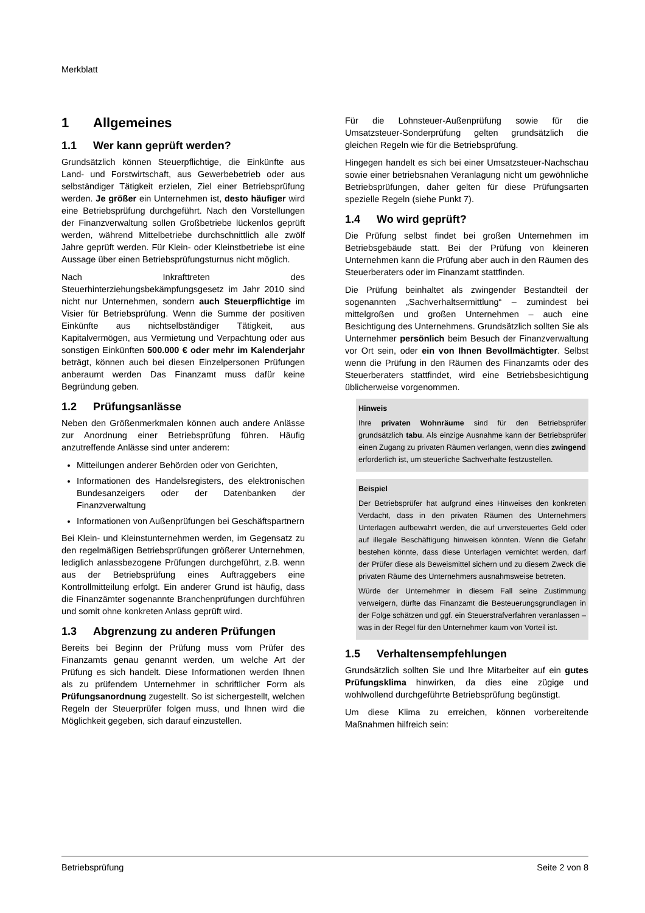Merkblatt
1 Allgemeines
1.1 Wer kann geprüft werden?
Grundsätzlich können Steuerpflichtige, die Einkünfte aus Land- und Forstwirtschaft, aus Gewerbebetrieb oder aus selbständiger Tätigkeit erzielen, Ziel einer Betriebsprüfung werden. Je größer ein Unternehmen ist, desto häufiger wird eine Betriebsprüfung durchgeführt. Nach den Vorstellungen der Finanzverwaltung sollen Großbetriebe lückenlos geprüft werden, während Mittelbetriebe durchschnittlich alle zwölf Jahre geprüft werden. Für Klein- oder Kleinstbetriebe ist eine Aussage über einen Betriebsprüfungsturnus nicht möglich.
Nach Inkrafttreten des Steuerhinterziehungsbekämpfungsgesetz im Jahr 2010 sind nicht nur Unternehmen, sondern auch Steuerpflichtige im Visier für Betriebsprüfung. Wenn die Summe der positiven Einkünfte aus nichtselbständiger Tätigkeit, aus Kapitalvermögen, aus Vermietung und Verpachtung oder aus sonstigen Einkünften 500.000 € oder mehr im Kalenderjahr beträgt, können auch bei diesen Einzelpersonen Prüfungen anberaumt werden Das Finanzamt muss dafür keine Begründung geben.
1.2 Prüfungsanlässe
Neben den Größenmerkmalen können auch andere Anlässe zur Anordnung einer Betriebsprüfung führen. Häufig anzutreffende Anlässe sind unter anderem:
Mitteilungen anderer Behörden oder von Gerichten,
Informationen des Handelsregisters, des elektronischen Bundesanzeigers oder der Datenbanken der Finanzverwaltung
Informationen von Außenprüfungen bei Geschäftspartnern
Bei Klein- und Kleinstunternehmen werden, im Gegensatz zu den regelmäßigen Betriebsprüfungen größerer Unternehmen, lediglich anlassbezogene Prüfungen durchgeführt, z.B. wenn aus der Betriebsprüfung eines Auftraggebers eine Kontrollmitteilung erfolgt. Ein anderer Grund ist häufig, dass die Finanzämter sogenannte Branchenprüfungen durchführen und somit ohne konkreten Anlass geprüft wird.
1.3 Abgrenzung zu anderen Prüfungen
Bereits bei Beginn der Prüfung muss vom Prüfer des Finanzamts genau genannt werden, um welche Art der Prüfung es sich handelt. Diese Informationen werden Ihnen als zu prüfendem Unternehmer in schriftlicher Form als Prüfungsanordnung zugestellt. So ist sichergestellt, welchen Regeln der Steuerprüfer folgen muss, und Ihnen wird die Möglichkeit gegeben, sich darauf einzustellen.
Für die Lohnsteuer-Außenprüfung sowie für die Umsatzsteuer-Sonderprüfung gelten grundsätzlich die gleichen Regeln wie für die Betriebsprüfung.
Hingegen handelt es sich bei einer Umsatzsteuer-Nachschau sowie einer betriebsnahen Veranlagung nicht um gewöhnliche Betriebsprüfungen, daher gelten für diese Prüfungsarten spezielle Regeln (siehe Punkt 7).
1.4 Wo wird geprüft?
Die Prüfung selbst findet bei großen Unternehmen im Betriebsgebäude statt. Bei der Prüfung von kleineren Unternehmen kann die Prüfung aber auch in den Räumen des Steuerberaters oder im Finanzamt stattfinden.
Die Prüfung beinhaltet als zwingender Bestandteil der sogenannten „Sachverhaltsermittlung“ – zumindest bei mittelgroßen und großen Unternehmen – auch eine Besichtigung des Unternehmens. Grundsätzlich sollten Sie als Unternehmer persönlich beim Besuch der Finanzverwaltung vor Ort sein, oder ein von Ihnen Bevollmächtigter. Selbst wenn die Prüfung in den Räumen des Finanzamts oder des Steuerberaters stattfindet, wird eine Betriebsbesichtigung üblicherweise vorgenommen.
Hinweis
Ihre privaten Wohnräume sind für den Betriebsprüfer grundsätzlich tabu. Als einzige Ausnahme kann der Betriebsprüfer einen Zugang zu privaten Räumen verlangen, wenn dies zwingend erforderlich ist, um steuerliche Sachverhalte festzustellen.
Beispiel
Der Betriebsprüfer hat aufgrund eines Hinweises den konkreten Verdacht, dass in den privaten Räumen des Unternehmers Unterlagen aufbewahrt werden, die auf unversteuertes Geld oder auf illegale Beschäftigung hinweisen könnten. Wenn die Gefahr bestehen könnte, dass diese Unterlagen vernichtet werden, darf der Prüfer diese als Beweismittel sichern und zu diesem Zweck die privaten Räume des Unternehmers ausnahmsweise betreten.
Würde der Unternehmer in diesem Fall seine Zustimmung verweigern, dürfte das Finanzamt die Besteuerungsgrundlagen in der Folge schätzen und ggf. ein Steuerstrafverfahren veranlassen – was in der Regel für den Unternehmer kaum von Vorteil ist.
1.5 Verhaltensempfehlungen
Grundsätzlich sollten Sie und Ihre Mitarbeiter auf ein gutes Prüfungsklima hinwirken, da dies eine zügige und wohlwollend durchgeführte Betriebsprüfung begünstigt.
Um diese Klima zu erreichen, können vorbereitende Maßnahmen hilfreich sein:
Betriebsprüfung Seite 2 von 8